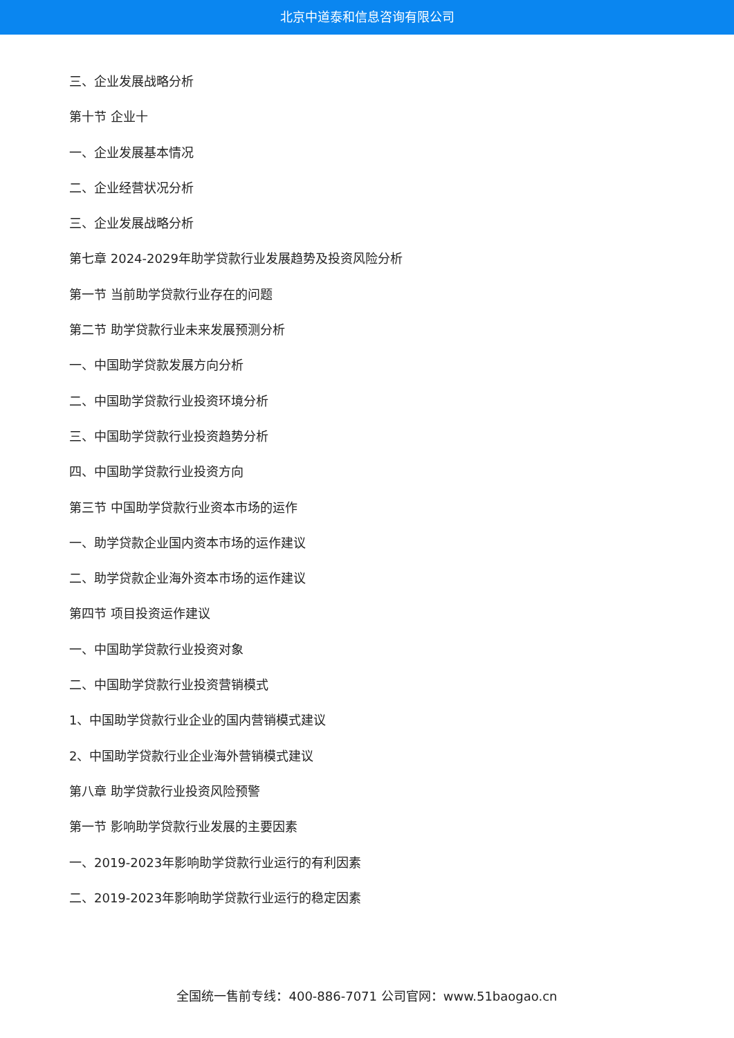北京中道泰和信息咨询有限公司
三、企业发展战略分析
第十节 企业十
一、企业发展基本情况
二、企业经营状况分析
三、企业发展战略分析
第七章 2024-2029年助学贷款行业发展趋势及投资风险分析
第一节 当前助学贷款行业存在的问题
第二节 助学贷款行业未来发展预测分析
一、中国助学贷款发展方向分析
二、中国助学贷款行业投资环境分析
三、中国助学贷款行业投资趋势分析
四、中国助学贷款行业投资方向
第三节 中国助学贷款行业资本市场的运作
一、助学贷款企业国内资本市场的运作建议
二、助学贷款企业海外资本市场的运作建议
第四节 项目投资运作建议
一、中国助学贷款行业投资对象
二、中国助学贷款行业投资营销模式
1、中国助学贷款行业企业的国内营销模式建议
2、中国助学贷款行业企业海外营销模式建议
第八章 助学贷款行业投资风险预警
第一节 影响助学贷款行业发展的主要因素
一、2019-2023年影响助学贷款行业运行的有利因素
二、2019-2023年影响助学贷款行业运行的稳定因素
全国统一售前专线：400-886-7071 公司官网：www.51baogao.cn